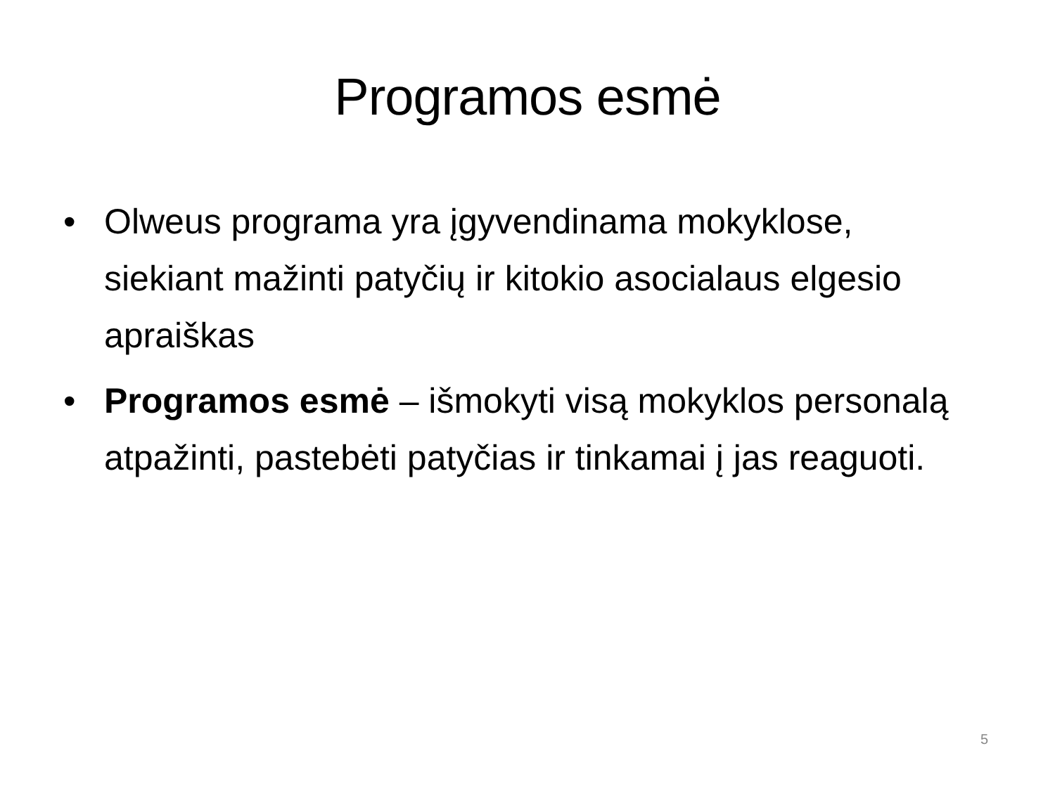Programos esmė
• Olweus programa yra įgyvendinama mokyklose, siekiant mažinti patyčių ir kitokio asocialaus elgesio apraiškas
• Programos esmė – išmokyti visą mokyklos personalą atpažinti, pastebėti patyčias ir tinkamai į jas reaguoti.
5